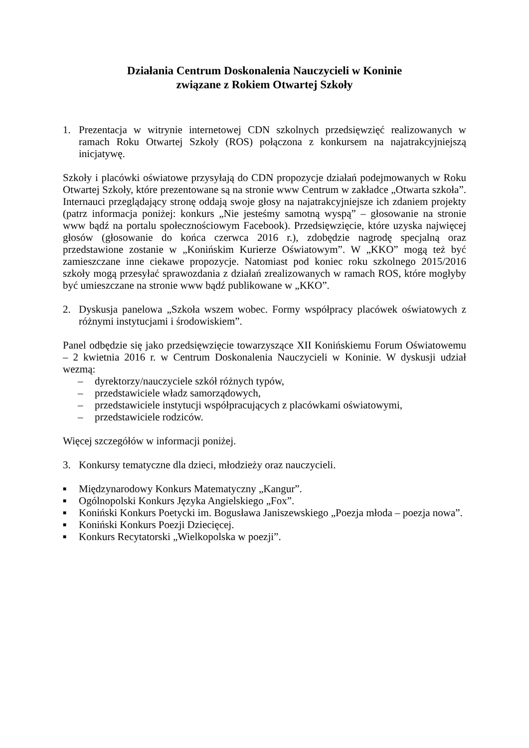Działania Centrum Doskonalenia Nauczycieli w Koninie
związane z Rokiem Otwartej Szkoły
1. Prezentacja w witrynie internetowej CDN szkolnych przedsięwzięć realizowanych w ramach Roku Otwartej Szkoły (ROS) połączona z konkursem na najatrakcyjniejszą inicjatywę.
Szkoły i placówki oświatowe przysyłają do CDN propozycje działań podejmowanych w Roku Otwartej Szkoły, które prezentowane są na stronie www Centrum w zakładce „Otwarta szkoła”. Internauci przeglądający stronę oddają swoje głosy na najatrakcyjniejsze ich zdaniem projekty (patrz informacja poniżej: konkurs „Nie jesteśmy samotną wyspą” – głosowanie na stronie www bądź na portalu społecznościowym Facebook). Przedsięwzięcie, które uzyska najwięcej głosów (głosowanie do końca czerwca 2016 r.), zdobędzie nagrodę specjalną oraz przedstawione zostanie w „Konińskim Kurierze Oświatowym”. W „KKO” mogą też być zamieszczane inne ciekawe propozycje. Natomiast pod koniec roku szkolnego 2015/2016 szkoły mogą przesyłać sprawozdania z działań zrealizowanych w ramach ROS, które mogłyby być umieszczane na stronie www bądź publikowane w „KKO”.
2. Dyskusja panelowa „Szkoła wszem wobec. Formy współpracy placówek oświatowych z różnymi instytucjami i środowiskiem”.
Panel odbędzie się jako przedsięwzięcie towarzyszące XII Konińskiemu Forum Oświatowemu – 2 kwietnia 2016 r. w Centrum Doskonalenia Nauczycieli w Koninie. W dyskusji udział wezmą:
– dyrektorzy/nauczyciele szkół różnych typów,
– przedstawiciele władz samorządowych,
– przedstawiciele instytucji współpracujących z placówkami oświatowymi,
– przedstawiciele rodziców.
Więcej szczegółów w informacji poniżej.
3. Konkursy tematyczne dla dzieci, młodzieży oraz nauczycieli.
■ Międzynarodowy Konkurs Matematyczny „Kangur”.
■ Ogólnopolski Konkurs Języka Angielskiego „Fox”.
■
Koniński Konkurs Poetycki im. Bogusława Janiszewskiego „Poezja młoda – poezja nowa”.
■ Koniński Konkurs Poezji Dziecięcej.
■ Konkurs Recytatorski „Wielkopolska w poezji”.